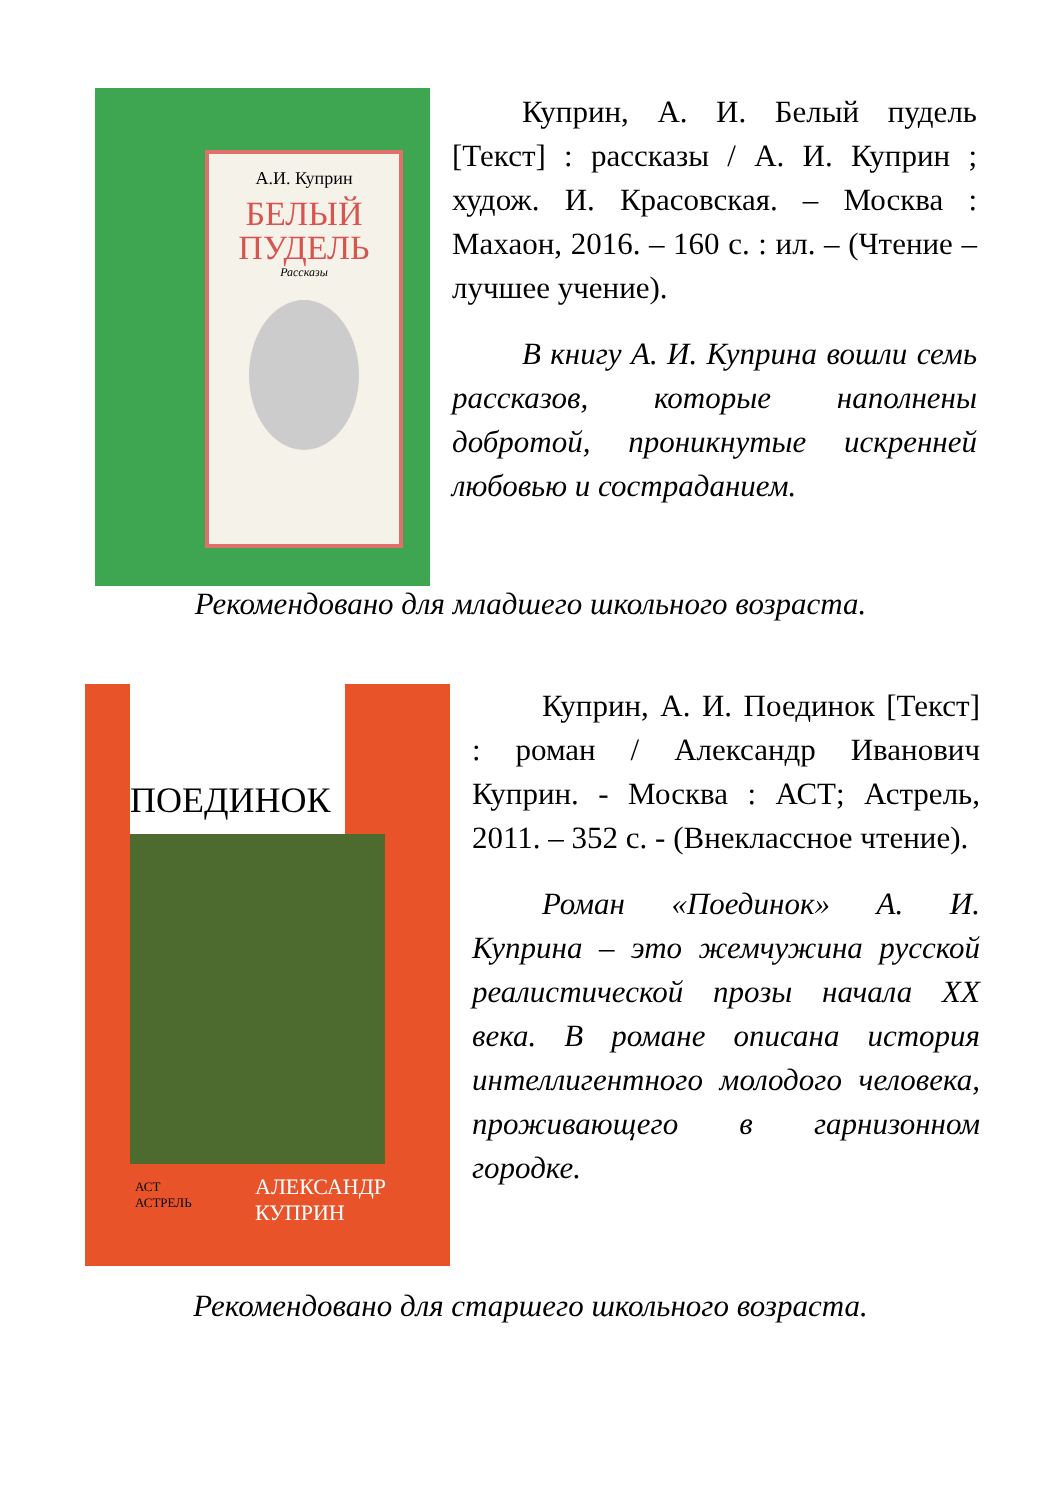А.И. Куприн
БЕЛЫЙ
ПУДЕЛЬ
Рассказы
Куприн, А. И. Белый пудель [Текст] : рассказы / А. И. Куприн ; худож. И. Красовская. – Москва : Махаон, 2016. – 160 с. : ил. – (Чтение – лучшее учение).
В книгу А. И. Куприна вошли семь рассказов, которые наполнены добротой, проникнутые искренней любовью и состраданием.
Рекомендовано для младшего школьного возраста.
ПОЕДИНОК
АСТ
АСТРЕЛЬ
АЛЕКСАНДР
КУПРИН
Куприн, А. И. Поединок [Текст] : роман / Александр Иванович Куприн. - Москва : АСТ; Астрель, 2011. – 352 с. - (Внеклассное чтение).
Роман «Поединок» А. И. Куприна – это жемчужина русской реалистической прозы начала XX века. В романе описана история интеллигентного молодого человека, проживающего в гарнизонном городке.
Рекомендовано для старшего школьного возраста.